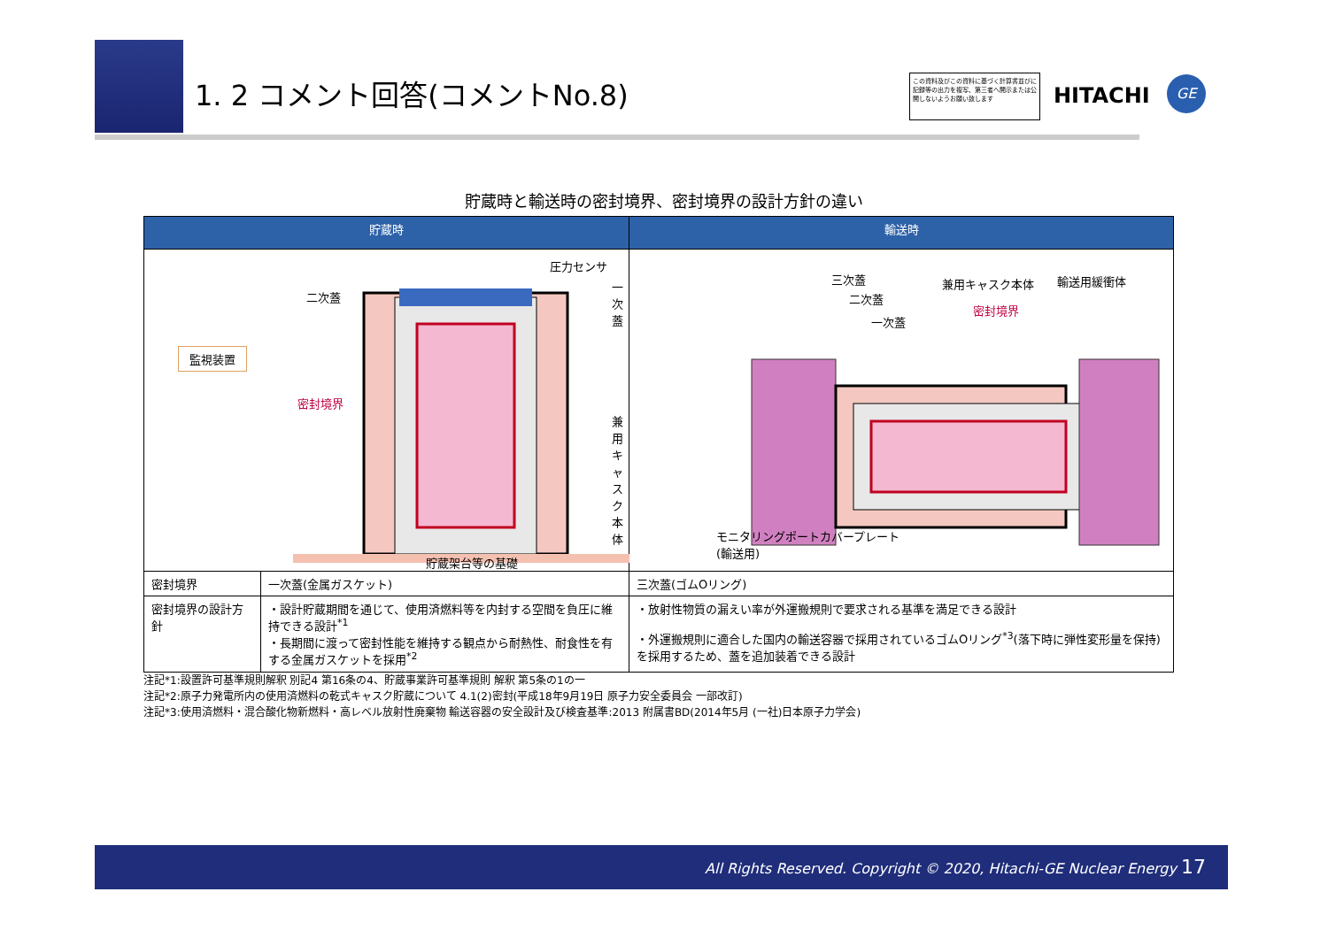1. 2 コメント回答(コメントNo.8)
この資料及びこの資料に基づく計算書並びに記録等の出力を複写、第三者へ開示または公開しないようお願い致します
HITACHI
GE
貯蔵時と輸送時の密封境界、密封境界の設計方針の違い
| 貯蔵時 | | 輸送時 |
| --- | --- | --- |
| 圧力センサ 一次蓋 二次蓋 監視装置 密封境界 兼用キャスク本体 貯蔵架台等の基礎 | | 三次蓋 二次蓋 一次蓋 兼用キャスク本体 密封境界 輸送用緩衝体 モニタリングポートカバープレート (輸送用) |
| 密封境界 | 一次蓋(金属ガスケット) | 三次蓋(ゴムOリング) |
| 密封境界の設計方針 | ・設計貯蔵期間を通じて、使用済燃料等を内封する空間を負圧に維持できる設計<sup>*1</sup> ・長期間に渡って密封性能を維持する観点から耐熱性、耐食性を有する金属ガスケットを採用<sup>*2</sup> | ・放射性物質の漏えい率が外運搬規則で要求される基準を満足できる設計 ・外運搬規則に適合した国内の輸送容器で採用されているゴムOリング<sup>*3</sup>(落下時に弾性変形量を保持)を採用するため、蓋を追加装着できる設計 |
注記*1:設置許可基準規則解釈 別記4 第16条の4、貯蔵事業許可基準規則 解釈 第5条の1の一
注記*2:原子力発電所内の使用済燃料の乾式キャスク貯蔵について 4.1(2)密封(平成18年9月19日 原子力安全委員会 一部改訂)
注記*3:使用済燃料・混合酸化物新燃料・高レベル放射性廃棄物 輸送容器の安全設計及び検査基準:2013 附属書BD(2014年5月 (一社)日本原子力学会)
All Rights Reserved. Copyright © 2020, Hitachi-GE Nuclear Energy 17